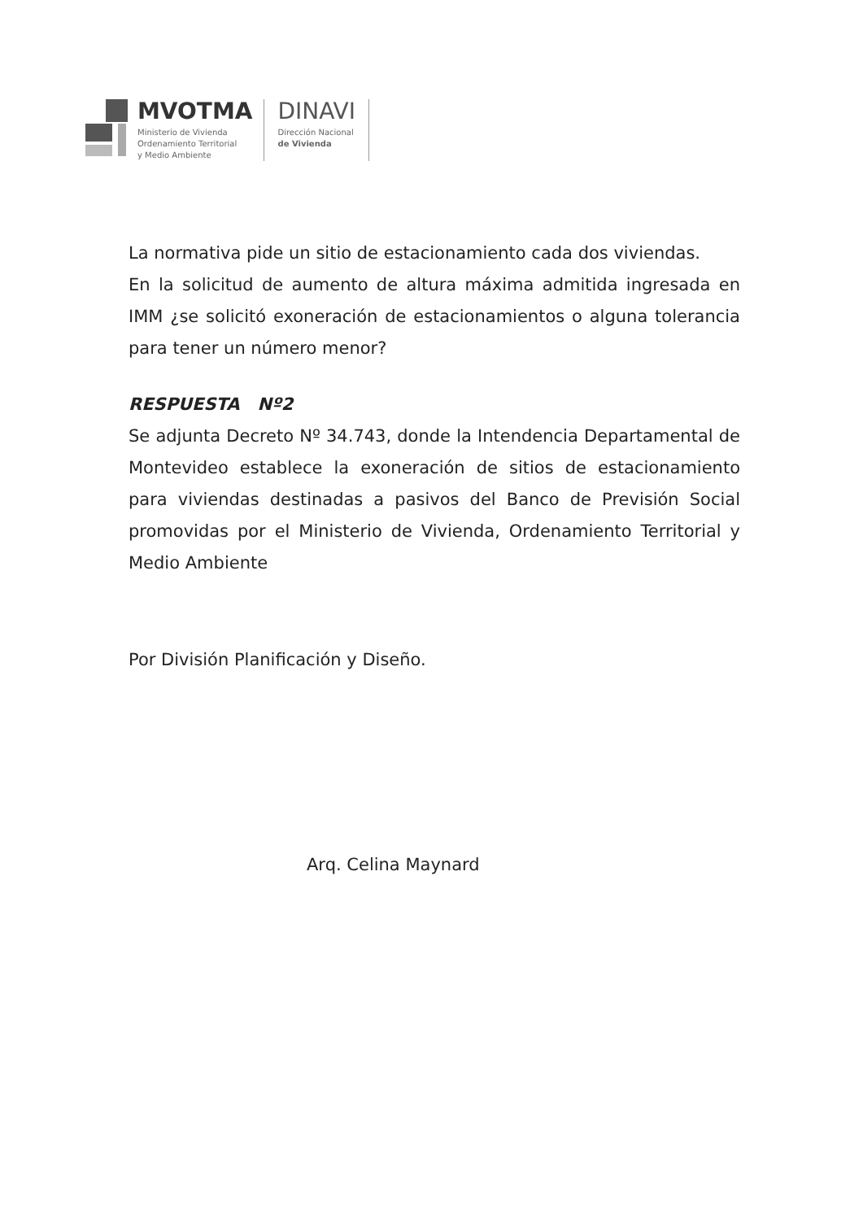MVOTMA
Ministerio de Vivienda
Ordenamiento Territorial
y Medio Ambiente
DINAVI
Dirección Nacional
de Vivienda
La normativa pide un sitio de estacionamiento cada dos viviendas.
En la solicitud de aumento de altura máxima admitida ingresada en IMM ¿se solicitó exoneración de estacionamientos o alguna tolerancia para tener un número menor?
RESPUESTA Nº2
Se adjunta Decreto Nº 34.743, donde la Intendencia Departamental de Montevideo establece la exoneración de sitios de estacionamiento para viviendas destinadas a pasivos del Banco de Previsión Social promovidas por el Ministerio de Vivienda, Ordenamiento Territorial y Medio Ambiente
Por División Planificación y Diseño.
Arq. Celina Maynard